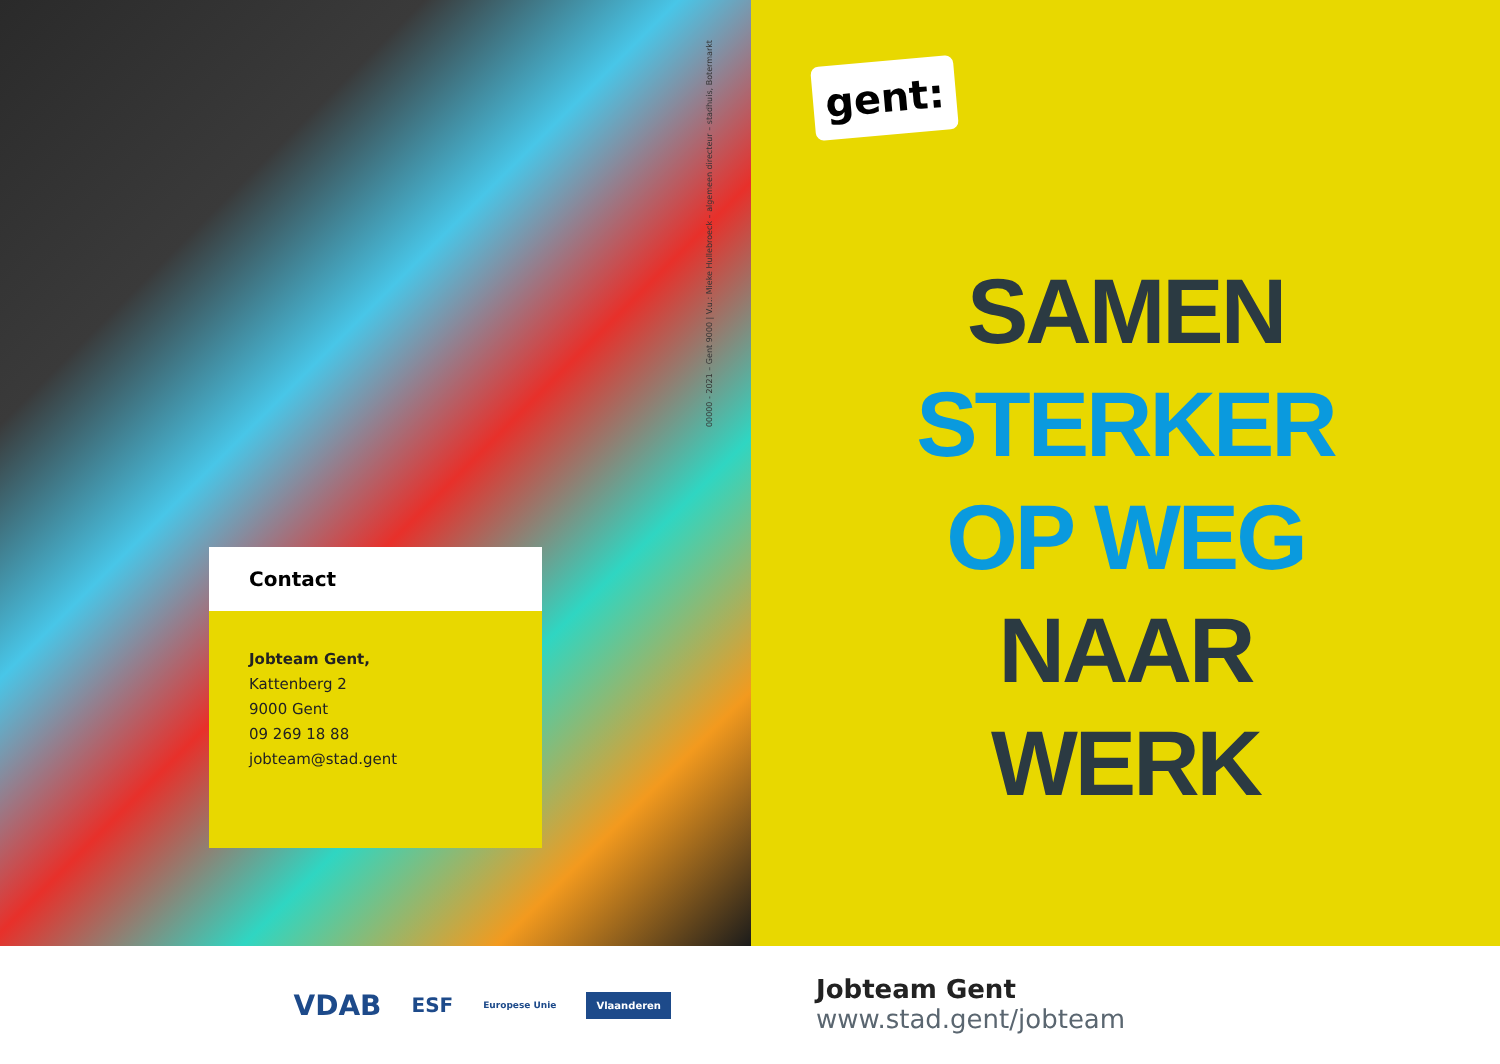00000 - 2021 – Gent 9000 | V.u.: Mieke Hullebroeck – algemeen directeur – stadhuis, Botermarkt
Contact
Jobteam Gent,
Kattenberg 2
9000 Gent
09 269 18 88
jobteam@stad.gent
gent:
SAMEN
STERKER
OP WEG
NAAR
WERK
VDAB ESF Europese Unie Vlaanderen
Jobteam Gent
www.stad.gent/jobteam